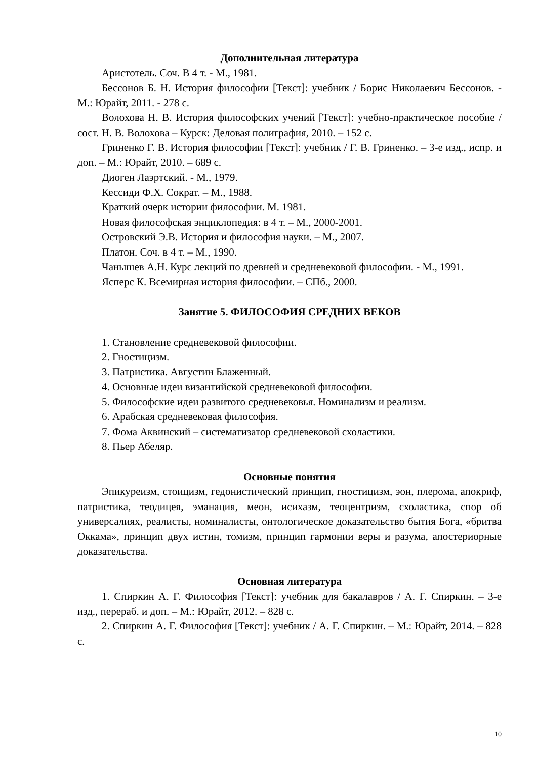Дополнительная литература
Аристотель. Соч. В 4 т. - М., 1981.
Бессонов Б. Н. История философии [Текст]: учебник / Борис Николаевич Бессонов. - М.: Юрайт, 2011. - 278 с.
Волохова Н. В. История философских учений [Текст]: учебно-практическое пособие / сост. Н. В. Волохова – Курск: Деловая полиграфия, 2010. – 152 с.
Гриненко Г. В. История философии [Текст]: учебник / Г. В. Гриненко. – 3-е изд., испр. и доп. – М.: Юрайт, 2010. – 689 с.
Диоген Лаэртский. - М., 1979.
Кессиди Ф.Х. Сократ. – М., 1988.
Краткий очерк истории философии. М. 1981.
Новая философская энциклопедия: в 4 т. – М., 2000-2001.
Островский Э.В. История и философия науки. – М., 2007.
Платон. Соч. в 4 т. – М., 1990.
Чанышев А.Н. Курс лекций по древней и средневековой философии. - М., 1991.
Ясперс К. Всемирная история философии. – СПб., 2000.
Занятие 5. ФИЛОСОФИЯ СРЕДНИХ ВЕКОВ
1. Становление средневековой философии.
2. Гностицизм.
3. Патристика. Августин Блаженный.
4. Основные идеи византийской средневековой философии.
5. Философские идеи развитого средневековья. Номинализм и реализм.
6. Арабская средневековая философия.
7. Фома Аквинский – систематизатор средневековой схоластики.
8. Пьер Абеляр.
Основные понятия
Эпикуреизм, стоицизм, гедонистический принцип, гностицизм, эон, плерома, апокриф, патристика, теодицея, эманация, меон, исихазм, теоцентризм, схоластика, спор об универсалиях, реалисты, номиналисты, онтологическое доказательство бытия Бога, «бритва Оккама», принцип двух истин, томизм, принцип гармонии веры и разума, апостериорные доказательства.
Основная литература
1. Спиркин А. Г. Философия [Текст]: учебник для бакалавров / А. Г. Спиркин. – 3-е изд., перераб. и доп. – М.: Юрайт, 2012. – 828 с.
2. Спиркин А. Г. Философия [Текст]: учебник / А. Г. Спиркин. – М.: Юрайт, 2014. – 828 с.
10